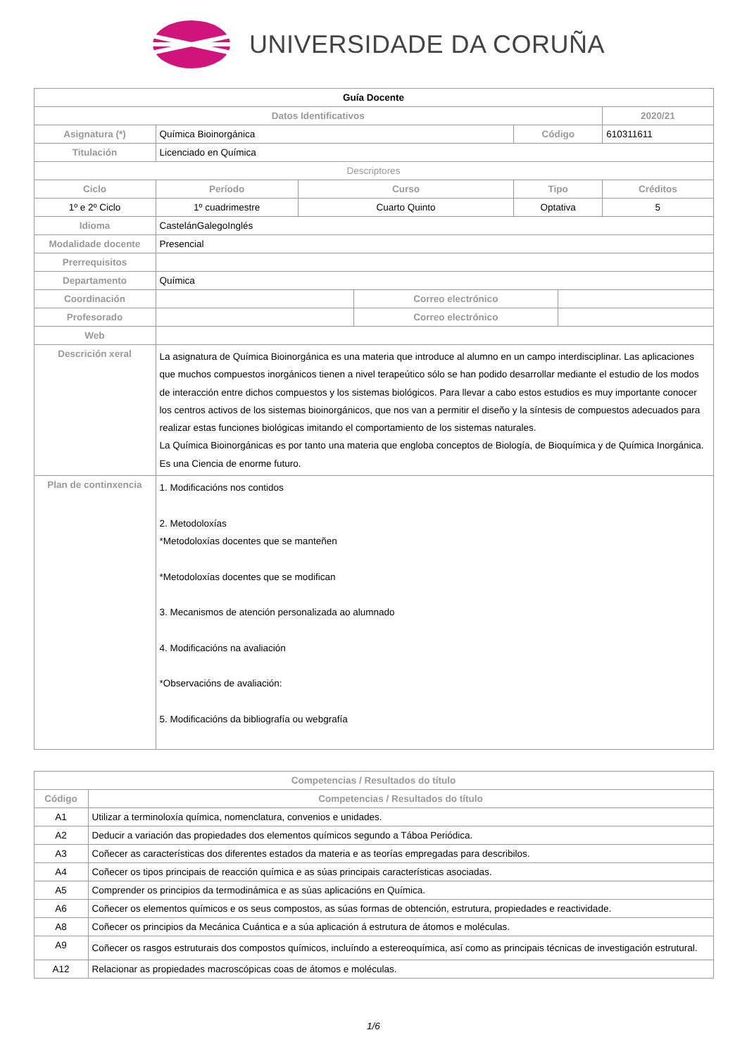UNIVERSIDADE DA CORUÑA
| Guía Docente | | | | | | | |
| Datos Identificativos | | | | | | | 2020/21 |
| Asignatura (*) | Química Bioinorgánica | | | | Código | | 610311611 |
| Titulación | Licenciado en Química | | | | | | |
| Descriptores | | | | | | | |
| Ciclo | | Período | Curso | | Tipo | | Créditos |
| 1º e 2º Ciclo | | 1º cuadrimestre | Cuarto Quinto | | Optativa | | 5 |
| Idioma | CastelánGalegoInglés | | | | | | |
| Modalidade docente | Presencial | | | | | | |
| Prerrequisitos | | | | | | | |
| Departamento | Química | | | | | | |
| Coordinación | | | | Correo electrónico | | | |
| Profesorado | | | | Correo electrónico | | | |
| Web | | | | | | | |
| Descrición xeral | La asignatura de Química Bioinorgánica es una materia que introduce al alumno en un campo interdisciplinar. Las aplicaciones que muchos compuestos inorgánicos tienen a nivel terapeútico sólo se han podido desarrollar mediante el estudio de los modos de interacción entre dichos compuestos y los sistemas biológicos. Para llevar a cabo estos estudios es muy importante conocer los centros activos de los sistemas bioinorgánicos, que nos van a permitir el diseño y la síntesis de compuestos adecuados para realizar estas funciones biológicas imitando el comportamiento de los sistemas naturales. La Química Bioinorgánicas es por tanto una materia que engloba conceptos de Biología, de Bioquímica y de Química Inorgánica. Es una Ciencia de enorme futuro. | | | | | | |
| Plan de continxencia | 1. Modificacións nos contidos 2. Metodoloxías *Metodoloxías docentes que se manteñen *Metodoloxías docentes que se modifican 3. Mecanismos de atención personalizada ao alumnado 4. Modificacións na avaliación *Observacións de avaliación: 5. Modificacións da bibliografía ou webgrafía | | | | | | |
| Competencias / Resultados do título | |
| --- | --- |
| Código | Competencias / Resultados do título |
| A1 | Utilizar a terminoloxía química, nomenclatura, convenios e unidades. |
| A2 | Deducir a variación das propiedades dos elementos químicos segundo a Táboa Periódica. |
| A3 | Coñecer as características dos diferentes estados da materia e as teorías empregadas para describilos. |
| A4 | Coñecer os tipos principais de reacción química e as súas principais características asociadas. |
| A5 | Comprender os principios da termodinámica e as súas aplicacións en Química. |
| A6 | Coñecer os elementos químicos e os seus compostos, as súas formas de obtención, estrutura, propiedades e reactividade. |
| A8 | Coñecer os principios da Mecánica Cuántica e a súa aplicación á estrutura de átomos e moléculas. |
| A9 | Coñecer os rasgos estruturais dos compostos químicos, incluíndo a estereoquímica, así como as principais técnicas de investigación estrutural. |
| A12 | Relacionar as propiedades macroscópicas coas de átomos e moléculas. |
1/6